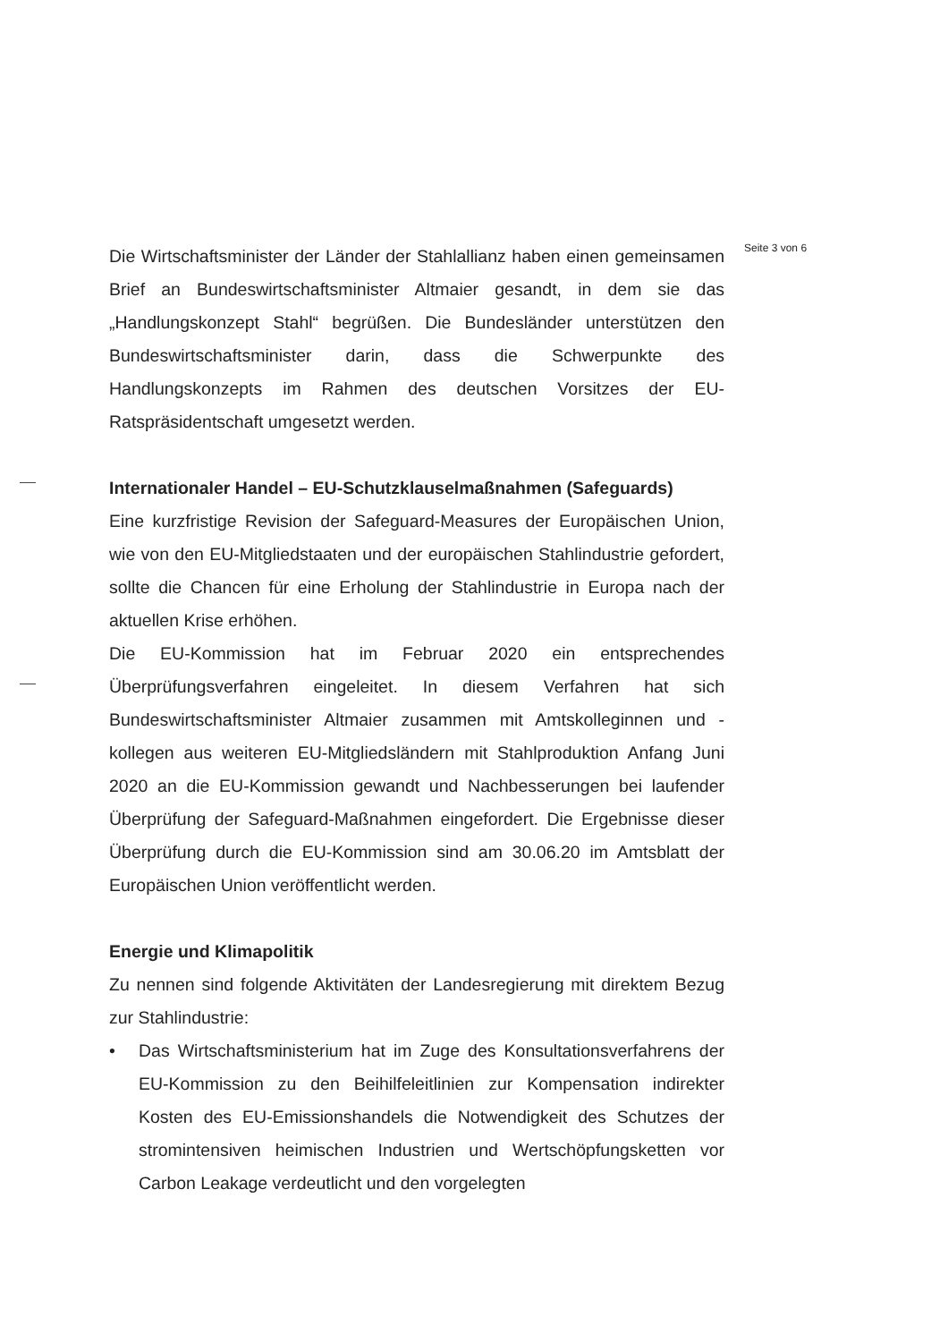Seite 3 von 6
Die Wirtschaftsminister der Länder der Stahlallianz haben einen gemeinsamen Brief an Bundeswirtschaftsminister Altmaier gesandt, in dem sie das „Handlungskonzept Stahl“ begrüßen. Die Bundesländer unterstützen den Bundeswirtschaftsminister darin, dass die Schwerpunkte des Handlungskonzepts im Rahmen des deutschen Vorsitzes der EU-Ratspräsidentschaft umgesetzt werden.
Internationaler Handel – EU-Schutzklauselmaßnahmen (Safeguards)
Eine kurzfristige Revision der Safeguard-Measures der Europäischen Union, wie von den EU-Mitgliedstaaten und der europäischen Stahlindustrie gefordert, sollte die Chancen für eine Erholung der Stahlindustrie in Europa nach der aktuellen Krise erhöhen.
Die EU-Kommission hat im Februar 2020 ein entsprechendes Überprüfungsverfahren eingeleitet. In diesem Verfahren hat sich Bundeswirtschaftsminister Altmaier zusammen mit Amtskolleginnen und -kollegen aus weiteren EU-Mitgliedsländern mit Stahlproduktion Anfang Juni 2020 an die EU-Kommission gewandt und Nachbesserungen bei laufender Überprüfung der Safeguard-Maßnahmen eingefordert. Die Ergebnisse dieser Überprüfung durch die EU-Kommission sind am 30.06.20 im Amtsblatt der Europäischen Union veröffentlicht werden.
Energie und Klimapolitik
Zu nennen sind folgende Aktivitäten der Landesregierung mit direktem Bezug zur Stahlindustrie:
• Das Wirtschaftsministerium hat im Zuge des Konsultationsverfahrens der EU-Kommission zu den Beihilfeleitlinien zur Kompensation indirekter Kosten des EU-Emissionshandels die Notwendigkeit des Schutzes der stromintensiven heimischen Industrien und Wertschöpfungsketten vor Carbon Leakage verdeutlicht und den vorgelegten